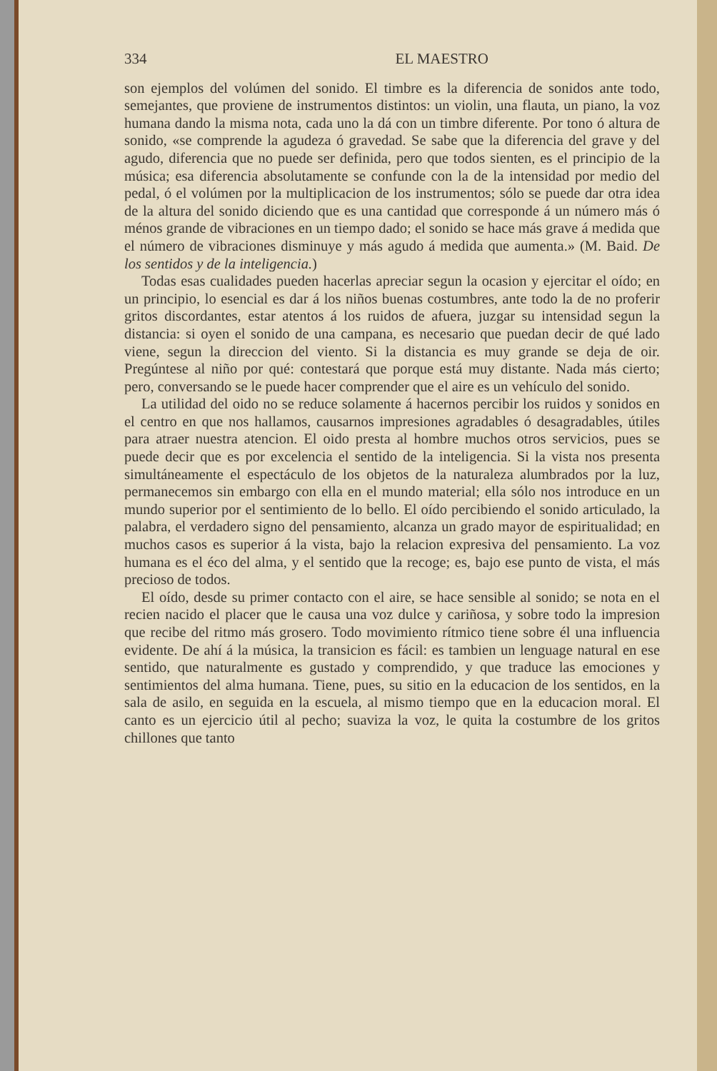334 EL MAESTRO
son ejemplos del volúmen del sonido. El timbre es la diferencia de sonidos ante todo, semejantes, que proviene de instrumentos distintos: un violin, una flauta, un piano, la voz humana dando la misma nota, cada uno la dá con un timbre diferente. Por tono ó altura de sonido, «se comprende la agudeza ó gravedad. Se sabe que la diferencia del grave y del agudo, diferencia que no puede ser definida, pero que todos sienten, es el principio de la música; esa diferencia absolutamente se confunde con la de la intensidad por medio del pedal, ó el volúmen por la multiplicacion de los instrumentos; sólo se puede dar otra idea de la altura del sonido diciendo que es una cantidad que corresponde á un número más ó ménos grande de vibraciones en un tiempo dado; el sonido se hace más grave á medida que el número de vibraciones disminuye y más agudo á medida que aumenta.» (M. Baid. De los sentidos y de la inteligencia.)
Todas esas cualidades pueden hacerlas apreciar segun la ocasion y ejercitar el oído; en un principio, lo esencial es dar á los niños buenas costumbres, ante todo la de no proferir gritos discordantes, estar atentos á los ruidos de afuera, juzgar su intensidad segun la distancia: si oyen el sonido de una campana, es necesario que puedan decir de qué lado viene, segun la direccion del viento. Si la distancia es muy grande se deja de oir. Pregúntese al niño por qué: contestará que porque está muy distante. Nada más cierto; pero, conversando se le puede hacer comprender que el aire es un vehículo del sonido.
La utilidad del oido no se reduce solamente á hacernos percibir los ruidos y sonidos en el centro en que nos hallamos, causarnos impresiones agradables ó desagradables, útiles para atraer nuestra atencion. El oido presta al hombre muchos otros servicios, pues se puede decir que es por excelencia el sentido de la inteligencia. Si la vista nos presenta simultáneamente el espectáculo de los objetos de la naturaleza alumbrados por la luz, permanecemos sin embargo con ella en el mundo material; ella sólo nos introduce en un mundo superior por el sentimiento de lo bello. El oído percibiendo el sonido articulado, la palabra, el verdadero signo del pensamiento, alcanza un grado mayor de espiritualidad; en muchos casos es superior á la vista, bajo la relacion expresiva del pensamiento. La voz humana es el éco del alma, y el sentido que la recoge; es, bajo ese punto de vista, el más precioso de todos.
El oído, desde su primer contacto con el aire, se hace sensible al sonido; se nota en el recien nacido el placer que le causa una voz dulce y cariñosa, y sobre todo la impresion que recibe del ritmo más grosero. Todo movimiento rítmico tiene sobre él una influencia evidente. De ahí á la música, la transicion es fácil: es tambien un lenguage natural en ese sentido, que naturalmente es gustado y comprendido, y que traduce las emociones y sentimientos del alma humana. Tiene, pues, su sitio en la educacion de los sentidos, en la sala de asilo, en seguida en la escuela, al mismo tiempo que en la educacion moral. El canto es un ejercicio útil al pecho; suaviza la voz, le quita la costumbre de los gritos chillones que tanto